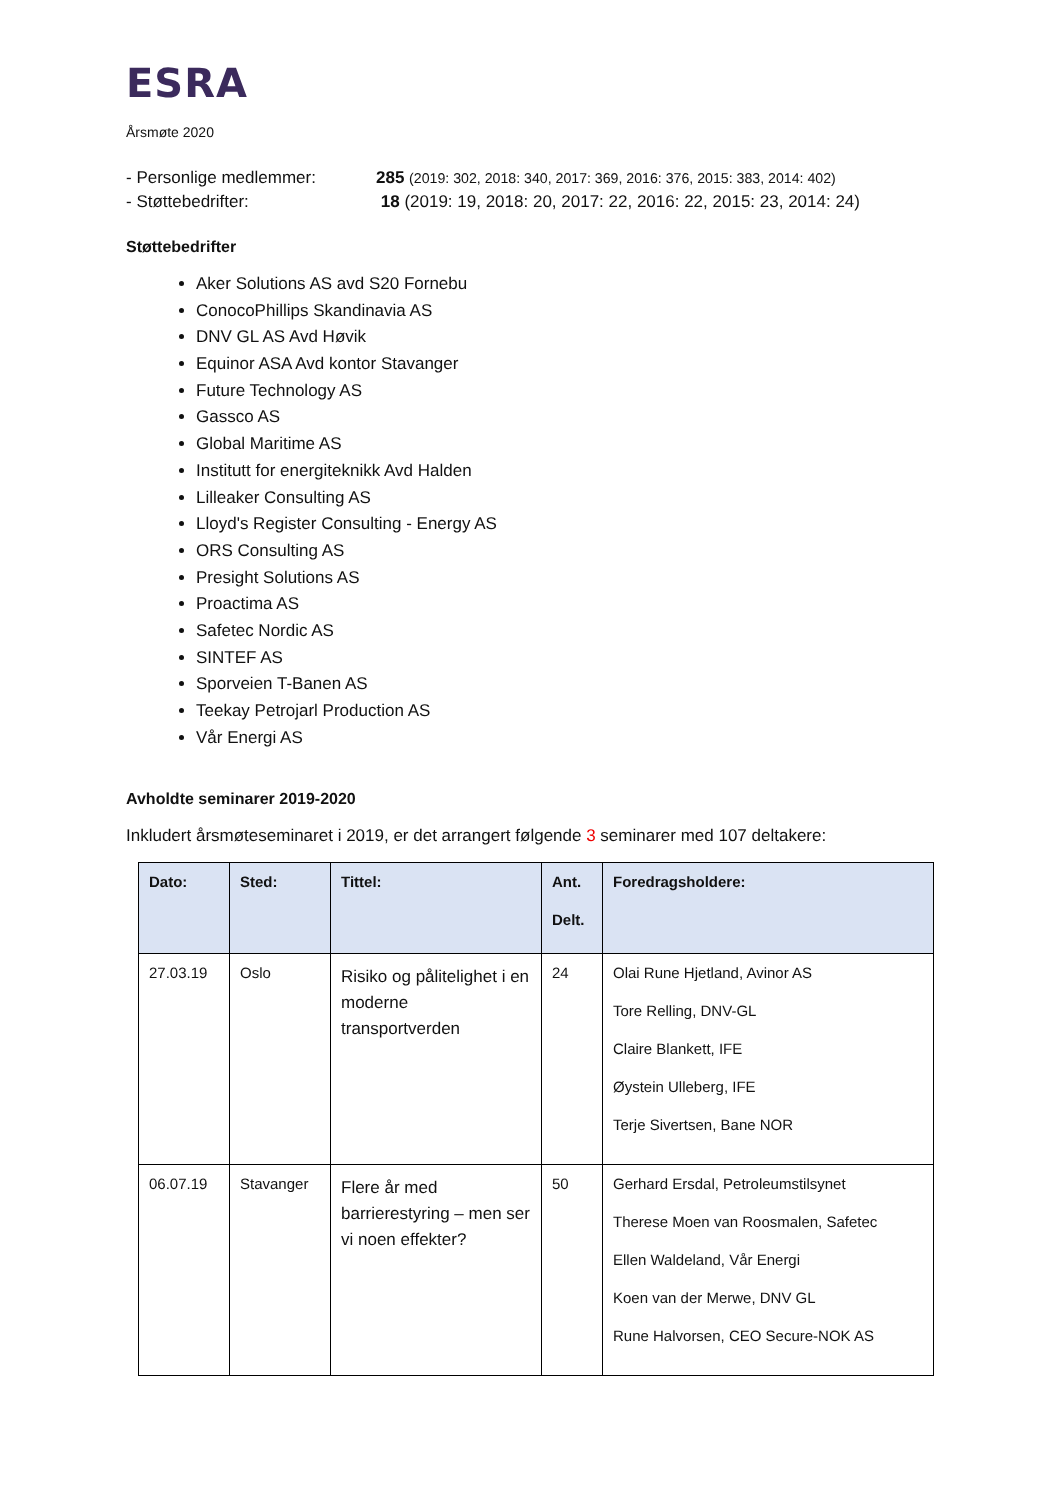ESRA
Årsmøte 2020
- Personlige medlemmer: 285 (2019: 302, 2018: 340, 2017: 369, 2016: 376, 2015: 383, 2014: 402)
- Støttebedrifter: 18 (2019: 19, 2018: 20, 2017: 22, 2016: 22, 2015: 23, 2014: 24)
Støttebedrifter
Aker Solutions AS avd S20 Fornebu
ConocoPhillips Skandinavia AS
DNV GL AS Avd Høvik
Equinor ASA Avd kontor Stavanger
Future Technology AS
Gassco AS
Global Maritime AS
Institutt for energiteknikk Avd Halden
Lilleaker Consulting AS
Lloyd's Register Consulting - Energy AS
ORS Consulting AS
Presight Solutions AS
Proactima AS
Safetec Nordic AS
SINTEF AS
Sporveien T-Banen AS
Teekay Petrojarl Production AS
Vår Energi AS
Avholdte seminarer 2019-2020
Inkludert årsmøteseminaret i 2019, er det arrangert følgende 3 seminarer med 107 deltakere:
| Dato: | Sted: | Tittel: | Ant. Delt. | Foredragsholdere: |
| --- | --- | --- | --- | --- |
| 27.03.19 | Oslo | Risiko og pålitelighet i en moderne transportverden | 24 | Olai Rune Hjetland, Avinor AS Tore Relling, DNV-GL Claire Blankett, IFE Øystein Ulleberg, IFE Terje Sivertsen, Bane NOR |
| 06.07.19 | Stavanger | Flere år med barrierestyring – men ser vi noen effekter? | 50 | Gerhard Ersdal, Petroleumstilsynet Therese Moen van Roosmalen, Safetec Ellen Waldeland, Vår Energi Koen van der Merwe, DNV GL Rune Halvorsen, CEO Secure-NOK AS |